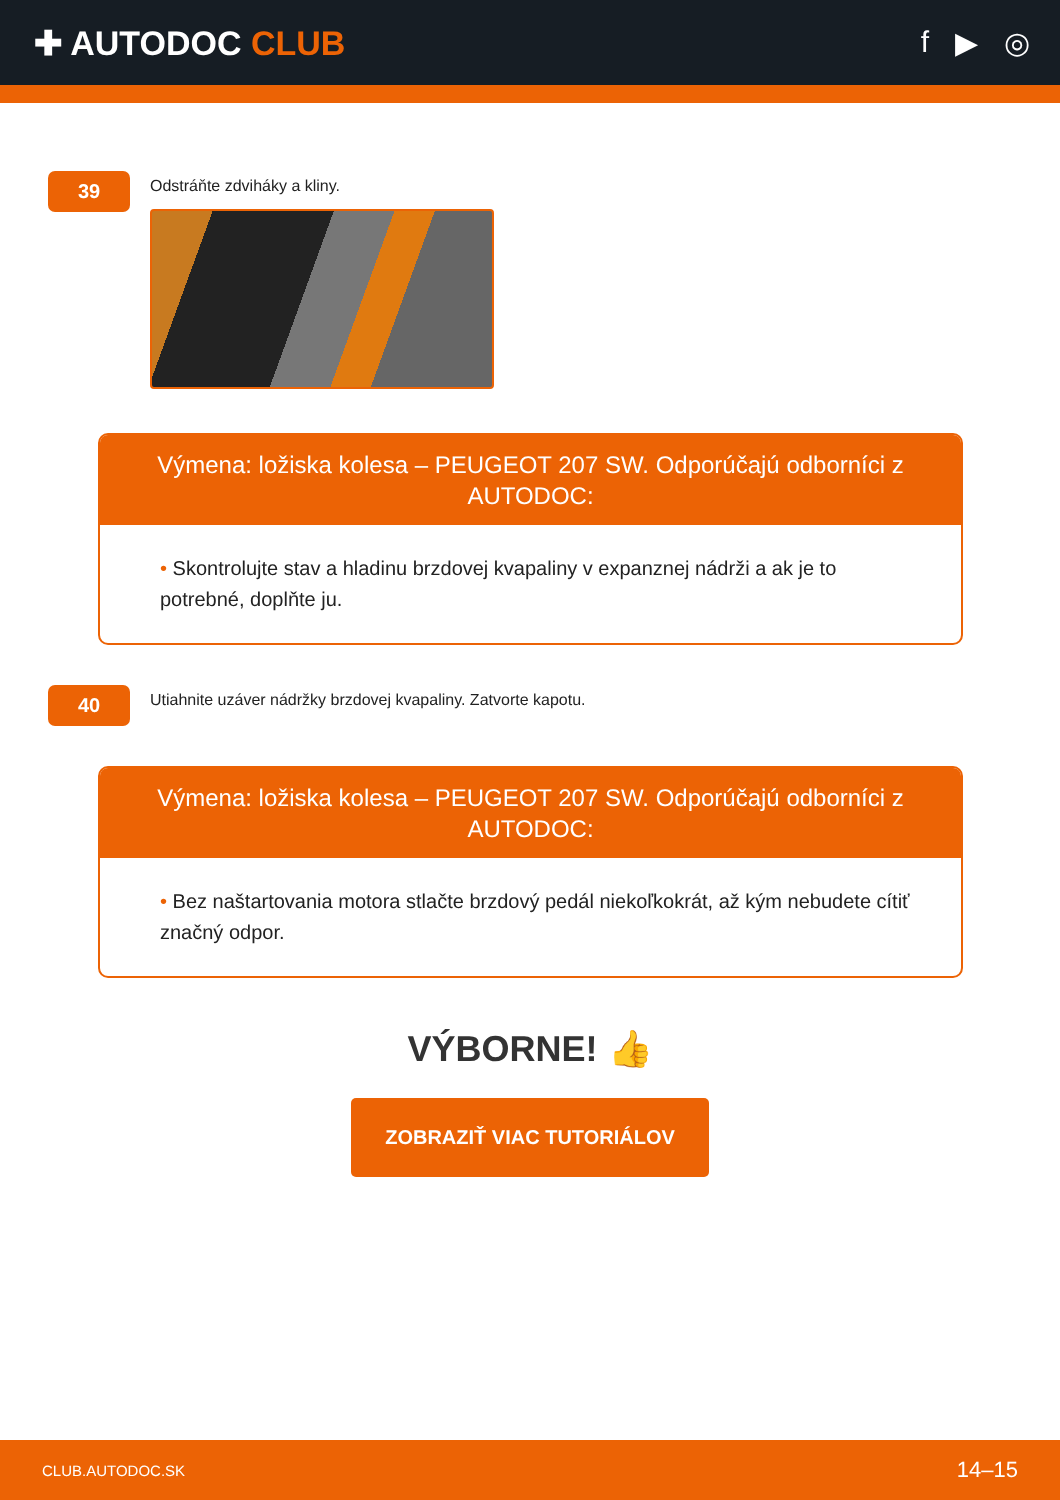✚ AUTODOC CLUB f ▶ ◎
39
Odstráňte zdviháky a kliny.
Výmena: ložiska kolesa – PEUGEOT 207 SW. Odporúčajú odborníci z AUTODOC:
• Skontrolujte stav a hladinu brzdovej kvapaliny v expanznej nádrži a ak je to potrebné, doplňte ju.
40
Utiahnite uzáver nádržky brzdovej kvapaliny. Zatvorte kapotu.
Výmena: ložiska kolesa – PEUGEOT 207 SW. Odporúčajú odborníci z AUTODOC:
• Bez naštartovania motora stlačte brzdový pedál niekoľkokrát, až kým nebudete cítiť značný odpor.
VÝBORNE! 👍
ZOBRAZIŤ VIAC TUTORIÁLOV
CLUB.AUTODOC.SK 14–15